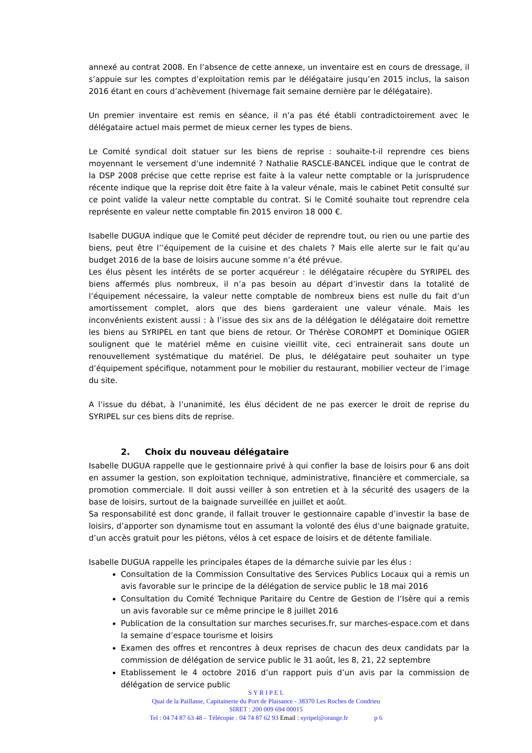annexé au contrat 2008. En l’absence de cette annexe, un inventaire est en cours de dressage, il s’appuie sur les comptes d’exploitation remis par le délégataire jusqu’en 2015 inclus, la saison 2016 étant en cours d’achèvement (hivernage fait semaine dernière par le délégataire).
Un premier inventaire est remis en séance, il n’a pas été établi contradictoirement avec le délégataire actuel mais permet de mieux cerner les types de biens.
Le Comité syndical doit statuer sur les biens de reprise : souhaite-t-il reprendre ces biens moyennant le versement d’une indemnité ? Nathalie RASCLE-BANCEL indique que le contrat de la DSP 2008 précise que cette reprise est faite à la valeur nette comptable or la jurisprudence récente indique que la reprise doit être faite à la valeur vénale, mais le cabinet Petit consulté sur ce point valide la valeur nette comptable du contrat. Si le Comité souhaite tout reprendre cela représente en valeur nette comptable fin 2015 environ 18 000 €.
Isabelle DUGUA indique que le Comité peut décider de reprendre tout, ou rien ou une partie des biens, peut être l’’équipement de la cuisine et des chalets ? Mais elle alerte sur le fait qu’au budget 2016 de la base de loisirs aucune somme n’a été prévue.
Les élus pèsent les intérêts de se porter acquéreur : le délégataire récupère du SYRIPEL des biens affermés plus nombreux, il n’a pas besoin au départ d’investir dans la totalité de l’équipement nécessaire, la valeur nette comptable de nombreux biens est nulle du fait d’un amortissement complet, alors que des biens garderaient une valeur vénale. Mais les inconvénients existent aussi : à l’issue des six ans de la délégation le délégataire doit remettre les biens au SYRIPEL en tant que biens de retour. Or Thérèse COROMPT et Dominique OGIER soulignent que le matériel même en cuisine vieillit vite, ceci entrainerait sans doute un renouvellement systématique du matériel. De plus, le délégataire peut souhaiter un type d’équipement spécifique, notamment pour le mobilier du restaurant, mobilier vecteur de l’image du site.
A l’issue du débat, à l’unanimité, les élus décident de ne pas exercer le droit de reprise du SYRIPEL sur ces biens dits de reprise.
2. Choix du nouveau délégataire
Isabelle DUGUA rappelle que le gestionnaire privé à qui confier la base de loisirs pour 6 ans doit en assumer la gestion, son exploitation technique, administrative, financière et commerciale, sa promotion commerciale. Il doit aussi veiller à son entretien et à la sécurité des usagers de la base de loisirs, surtout de la baignade surveillée en juillet et août.
Sa responsabilité est donc grande, il fallait trouver le gestionnaire capable d’investir la base de loisirs, d’apporter son dynamisme tout en assumant la volonté des élus d’une baignade gratuite, d’un accès gratuit pour les piétons, vélos à cet espace de loisirs et de détente familiale.
Isabelle DUGUA rappelle les principales étapes de la démarche suivie par les élus :
Consultation de la Commission Consultative des Services Publics Locaux qui a remis un avis favorable sur le principe de la délégation de service public le 18 mai 2016
Consultation du Comité Technique Paritaire du Centre de Gestion de l’Isère qui a remis un avis favorable sur ce même principe le 8 juillet 2016
Publication de la consultation sur marches securises.fr, sur marches-espace.com et dans la semaine d’espace tourisme et loisirs
Examen des offres et rencontres à deux reprises de chacun des deux candidats par la commission de délégation de service public le 31 août, les 8, 21, 22 septembre
Etablissement le 4 octobre 2016 d’un rapport puis d’un avis par la commission de délégation de service public
S Y R I P E L
Quai de la Paillasse, Capitainerie du Port de Plaisance - 38370 Les Roches de Condrieu
SIRET : 200 009 694 00015
Tel : 04 74 87 63 48 – Télécopie : 04 74 87 62 93 Email : syripel@orange.fr p 6